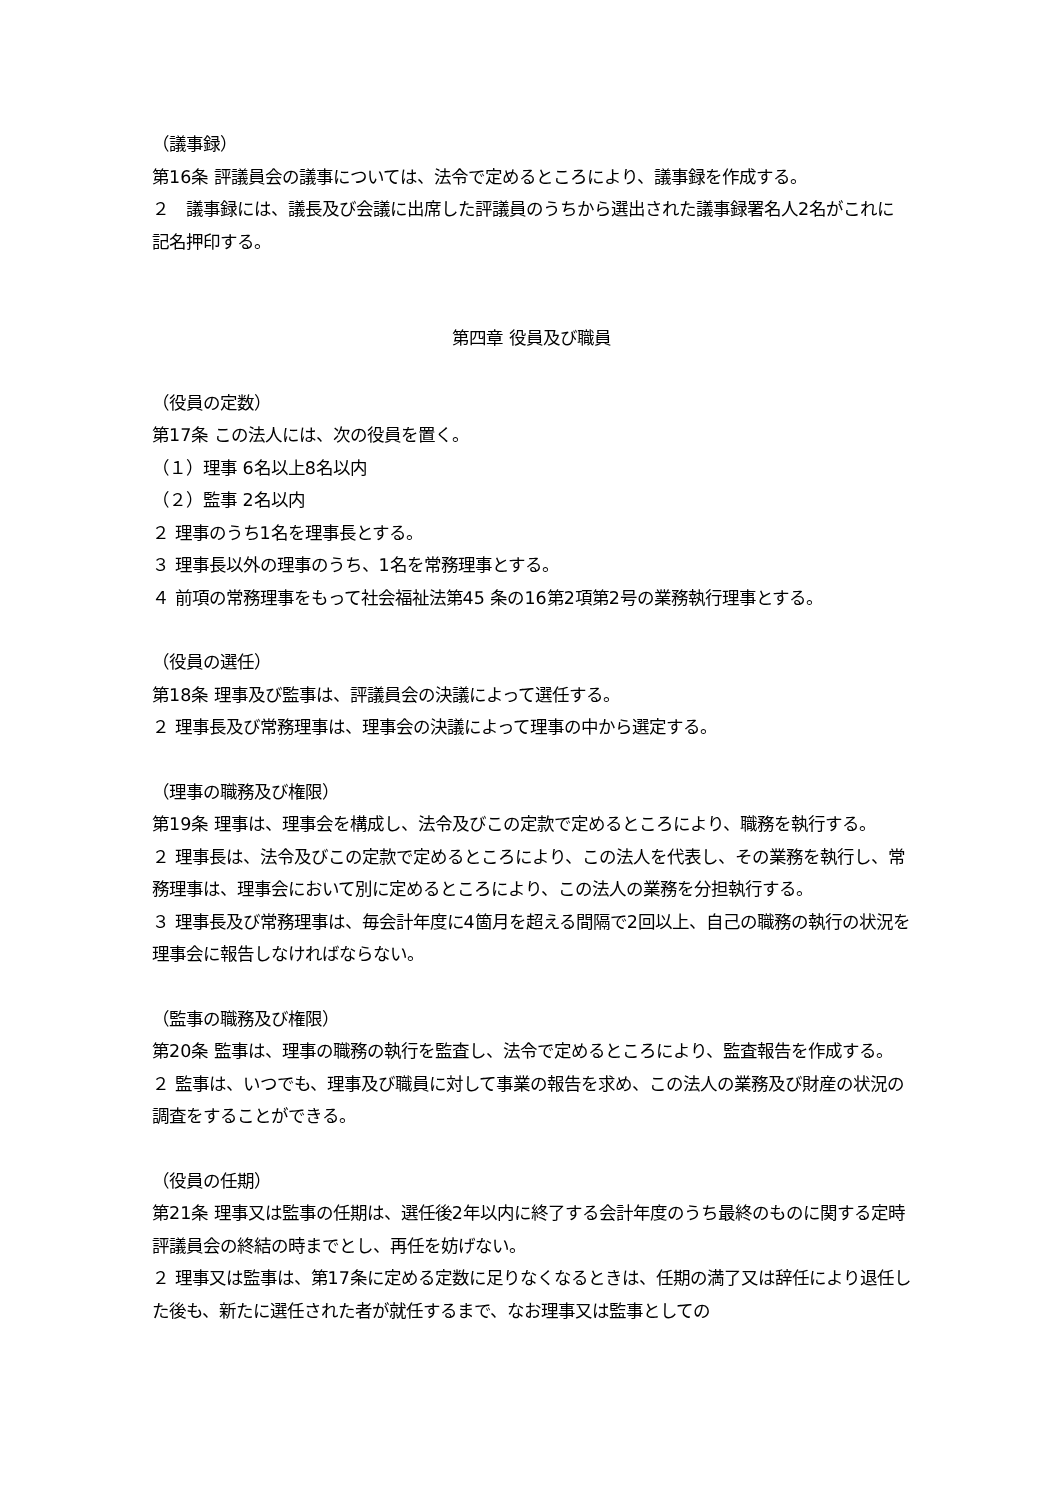（議事録）
第16条 評議員会の議事については、法令で定めるところにより、議事録を作成する。
２　議事録には、議長及び会議に出席した評議員のうちから選出された議事録署名人2名がこれに記名押印する。
第四章 役員及び職員
（役員の定数）
第17条 この法人には、次の役員を置く。
（１）理事 6名以上8名以内
（２）監事 2名以内
２ 理事のうち1名を理事長とする。
３ 理事長以外の理事のうち、1名を常務理事とする。
４ 前項の常務理事をもって社会福祉法第45 条の16第2項第2号の業務執行理事とする。
（役員の選任）
第18条 理事及び監事は、評議員会の決議によって選任する。
２ 理事長及び常務理事は、理事会の決議によって理事の中から選定する。
（理事の職務及び権限）
第19条 理事は、理事会を構成し、法令及びこの定款で定めるところにより、職務を執行する。
２ 理事長は、法令及びこの定款で定めるところにより、この法人を代表し、その業務を執行し、常務理事は、理事会において別に定めるところにより、この法人の業務を分担執行する。
３ 理事長及び常務理事は、毎会計年度に4箇月を超える間隔で2回以上、自己の職務の執行の状況を理事会に報告しなければならない。
（監事の職務及び権限）
第20条 監事は、理事の職務の執行を監査し、法令で定めるところにより、監査報告を作成する。
２ 監事は、いつでも、理事及び職員に対して事業の報告を求め、この法人の業務及び財産の状況の調査をすることができる。
（役員の任期）
第21条 理事又は監事の任期は、選任後2年以内に終了する会計年度のうち最終のものに関する定時評議員会の終結の時までとし、再任を妨げない。
２ 理事又は監事は、第17条に定める定数に足りなくなるときは、任期の満了又は辞任により退任した後も、新たに選任された者が就任するまで、なお理事又は監事としての